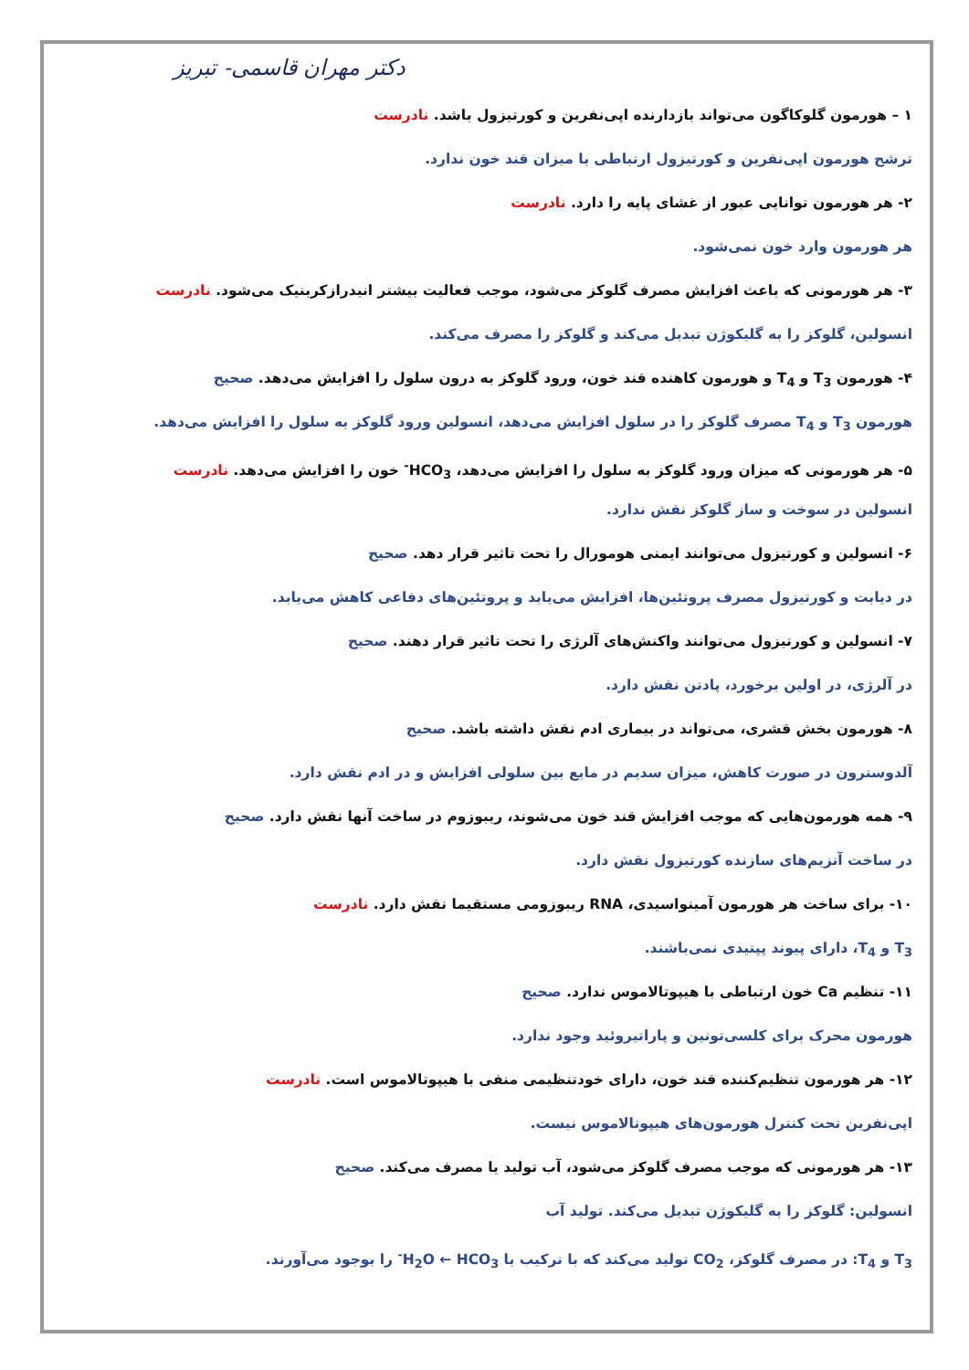دکتر مهران قاسمی- تبریز
۱ – هورمون گلوکاگون می‌تواند بازدارنده اپی‌نفرین و کورتیزول باشد. نادرست
ترشح هورمون اپی‌نفرین و کورتیزول ارتباطی با میزان قند خون ندارد.
۲- هر هورمون توانایی عبور از غشای پایه را دارد. نادرست
هر هورمون وارد خون نمی‌شود.
۳- هر هورمونی که باعث افزایش مصرف گلوکز می‌شود، موجب فعالیت بیشتر انیدرازکربنیک می‌شود. نادرست
انسولین، گلوکز را به گلیکوژن تبدیل می‌کند و گلوکز را مصرف می‌کند.
۴- هورمون T<sub>3</sub> و T<sub>4</sub> و هورمون کاهنده قند خون، ورود گلوکز به درون سلول را افزایش می‌دهد. صحیح
هورمون T<sub>3</sub> و T<sub>4</sub> مصرف گلوکز را در سلول افزایش می‌دهد، انسولین ورود گلوکز به سلول را افزایش می‌دهد.
۵- هر هورمونی که میزان ورود گلوکز به سلول را افزایش می‌دهد، HCO<sub>3</sub><sup>-</sup> خون را افزایش می‌دهد. نادرست
انسولین در سوخت و ساز گلوکز نقش ندارد.
۶- انسولین و کورتیزول می‌توانند ایمنی هومورال را تحت تاثیر قرار دهد. صحیح
در دیابت و کورتیزول مصرف پروتئین‌ها، افزایش می‌یابد و پروتئین‌های دفاعی کاهش می‌یابد.
۷- انسولین و کورتیزول می‌توانند واکنش‌های آلرژی را تحت تاثیر قرار دهند. صحیح
در آلرژی، در اولین برخورد، پادتن نقش دارد.
۸- هورمون بخش قشری، می‌تواند در بیماری ادم نقش داشته باشد. صحیح
آلدوسترون در صورت کاهش، میزان سدیم در مایع بین سلولی افزایش و در ادم نقش دارد.
۹- همه هورمون‌هایی که موجب افزایش قند خون می‌شوند، ریبوزوم در ساخت آنها نقش دارد. صحیح
در ساخت آنزیم‌های سازنده کورتیزول نقش دارد.
۱۰- برای ساخت هر هورمون آمینواسیدی، RNA ریبوزومی مستقیما نقش دارد. نادرست
T<sub>3</sub> و T<sub>4</sub>، دارای پیوند پپتیدی نمی‌باشند.
۱۱- تنظیم Ca خون ارتباطی با هیپوتالاموس ندارد. صحیح
هورمون محرک برای کلسی‌تونین و پاراتیروئید وجود ندارد.
۱۲- هر هورمون تنظیم‌کننده قند خون، دارای خودتنظیمی منفی با هیپوتالاموس است. نادرست
اپی‌نفرین تحت کنترل هورمون‌های هیپوتالاموس نیست.
۱۳- هر هورمونی که موجب مصرف گلوکز می‌شود، آب تولید یا مصرف می‌کند. صحیح
انسولین: گلوکز را به گلیکوژن تبدیل می‌کند. تولید آب
T<sub>3</sub> و T<sub>4</sub>: در مصرف گلوکز، CO<sub>2</sub> تولید می‌کند که با ترکیب با H<sub>2</sub>O ← HCO<sub>3</sub><sup>-</sup> را بوجود می‌آورند.